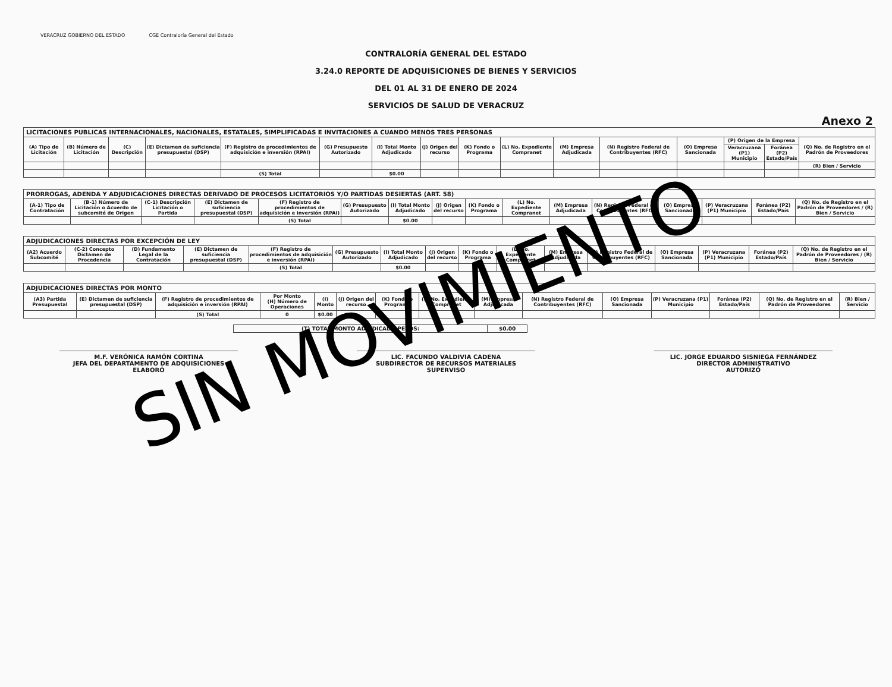VERACRUZ GOBIERNO DEL ESTADO CGE Contraloría General del Estado
CONTRALORÍA GENERAL DEL ESTADO
3.24.0 REPORTE DE ADQUISICIONES DE BIENES Y SERVICIOS
DEL 01 AL 31 DE ENERO DE 2024
SERVICIOS DE SALUD DE VERACRUZ
Anexo 2
| LICITACIONES PUBLICAS INTERNACIONALES, NACIONALES, ESTATALES, SIMPLIFICADAS E INVITACIONES A CUANDO MENOS TRES PERSONAS | | | | | | | | | | | | | | | |
| --- | --- | --- | --- | --- | --- | --- | --- | --- | --- | --- | --- | --- | --- | --- | --- |
| (A) Tipo de Licitación | (B) Número de Licitación | (C) Descripción | (E) Dictamen de suficiencia presupuestal (DSP) | (F) Registro de procedimientos de adquisición e inversión (RPAI) | (G) Presupuesto Autorizado | (I) Total Monto Adjudicado | (J) Origen del recurso | (K) Fondo o Programa | (L) No. Expediente Compranet | (M) Empresa Adjudicada | (N) Registro Federal de Contribuyentes (RFC) | (O) Empresa Sancionada | (P) Origen de la Empresa | | (Q) No. de Registro en el Padrón de Proveedores |
| | | | | | | | | | | | | | Veracruzana (P1) Municipio | Foránea (P2) Estado/País | |
| | | | | | | | | | | | | | | | (R) Bien / Servicio |
| | | | | (S) Total | | $0.00 | | | | | | | | | |
| PRORROGAS, ADENDA Y ADJUDICACIONES DIRECTAS DERIVADO DE PROCESOS LICITATORIOS Y/O PARTIDAS DESIERTAS (ART. 58) | | | | | | | | | | | | | | | |
| --- | --- | --- | --- | --- | --- | --- | --- | --- | --- | --- | --- | --- | --- | --- | --- |
| (A-1) Tipo de Contratación | (B-1) Número de Licitación o Acuerdo de subcomité de Origen | (C-1) Descripción Licitación o Partida | (E) Dictamen de suficiencia presupuestal (DSP) | (F) Registro de procedimientos de adquisición e inversión (RPAI) | (G) Presupuesto Autorizado | (I) Total Monto Adjudicado | (J) Origen del recurso | (K) Fondo o Programa | (L) No. Expediente Compranet | (M) Empresa Adjudicada | (N) Registro Federal de Contribuyentes (RFC) | (O) Empresa Sancionada | (P) Veracruzana (P1) Municipio | Foránea (P2) Estado/País | (Q) No. de Registro en el Padrón de Proveedores / (R) Bien / Servicio |
| | | | | (S) Total | | $0.00 | | | | | | | | | |
| ADJUDICACIONES DIRECTAS POR EXCEPCIÓN DE LEY | | | | | | | | | | | | | | | |
| --- | --- | --- | --- | --- | --- | --- | --- | --- | --- | --- | --- | --- | --- | --- | --- |
| (A2) Acuerdo Subcomité | (C-2) Concepto Dictamen de Procedencia | (D) Fundamento Legal de la Contratación | (E) Dictamen de suficiencia presupuestal (DSP) | (F) Registro de procedimientos de adquisición e inversión (RPAI) | (G) Presupuesto Autorizado | (I) Total Monto Adjudicado | (J) Origen del recurso | (K) Fondo o Programa | (L) No. Expediente Compranet | (M) Empresa Adjudicada | (N) Registro Federal de Contribuyentes (RFC) | (O) Empresa Sancionada | (P) Veracruzana (P1) Municipio | Foránea (P2) Estado/País | (Q) No. de Registro en el Padrón de Proveedores / (R) Bien / Servicio |
| | | | | (S) Total | | $0.00 | | | | | | | | | |
| ADJUDICACIONES DIRECTAS POR MONTO | | | | | | | | | | | | | | |
| --- | --- | --- | --- | --- | --- | --- | --- | --- | --- | --- | --- | --- | --- | --- |
| (A3) Partida Presupuestal | (E) Dictamen de suficiencia presupuestal (DSP) | (F) Registro de procedimientos de adquisición e inversión (RPAI) | Por Monto (H) Número de Operaciones | (I) Monto | (J) Origen del recurso | (K) Fondo o Programa | (L) No. Expediente Compranet | (M) Empresa Adjudicada | (N) Registro Federal de Contribuyentes (RFC) | (O) Empresa Sancionada | (P) Veracruzana (P1) Municipio | Foránea (P2) Estado/País | (Q) No. de Registro en el Padrón de Proveedores | (R) Bien / Servicio |
| | | (S) Total | 0 | $0.00 | | | | | | | | | | |
| (T) TOTAL MONTO ADJUDICADO PESOS: | $0.00 |
M.F. VERÓNICA RAMÓN CORTINA
JEFA DEL DEPARTAMENTO DE ADQUISICIONES
ELABORÓ
LIC. FACUNDO VALDIVIA CADENA
SUBDIRECTOR DE RECURSOS MATERIALES
SUPERVISO
LIC. JORGE EDUARDO SISNIEGA FERNÁNDEZ
DIRECTOR ADMINISTRATIVO
AUTORIZÓ
SIN MOVIMIENTO